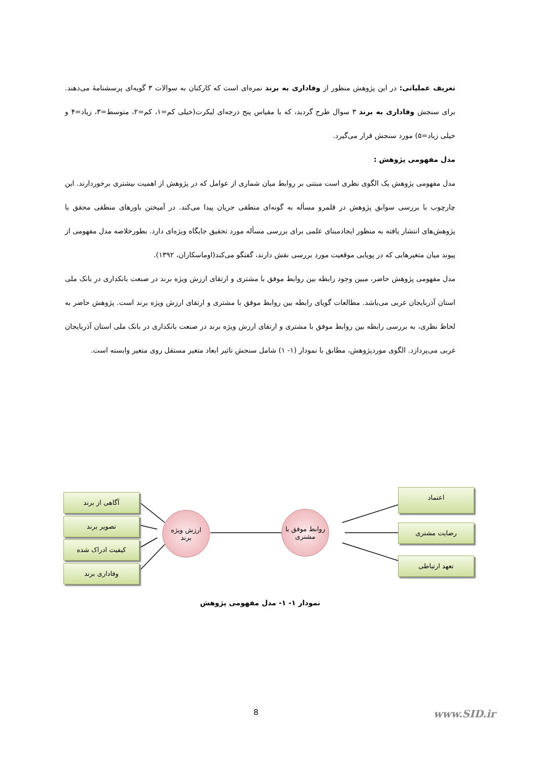تعریف عملیاتی: در این پژوهش منظور از وفاداری به برند نمره‌ای است که کارکنان به سوالات ۳ گویه‌ای پرسشنامهٔ می‌دهند. برای سنجش وفاداری به برند ۳ سوال طرح گردید، که با مقیاس پنج درجه‌ای لیکرت(خیلی کم=۱، کم=۲، متوسط=۳، زیاد=۴ و خیلی زیاد=۵) مورد سنجش قرار می‌گیرد.
مدل مفهومی پژوهش :
مدل مفهومی پژوهش یک الگوی نظری است مبتنی بر روابط میان شماری از عوامل که در پژوهش از اهمیت بیشتری برخوردارند. این چارچوب با بررسی سوابق پژوهش در قلمرو مسأله به گونه‌ای منطقی جریان پیدا می‌کند. در آمیختن باورهای منطقی محقق با پژوهش‌های انتشار یافته به منظور ایجادمبنای علمی برای بررسی مسأله مورد تحقیق جایگاه ویژه‌ای دارد. بطورخلاصه مدل مفهومی از پیوند میان متغیرهایی که در پویایی موقعیت مورد بررسی نقش دارند، گفتگو می‌کند(اوماسکاران، ۱۳۹۲).
مدل مفهومی پژوهش حاضر، مبین وجود رابطه بین روابط موفق با مشتری و ارتقای ارزش ویژه برند در صنعت بانکداری در بانک ملی استان آذربایجان غربی می‌باشد. مطالعات گویای رابطه بین روابط موفق با مشتری و ارتقای ارزش ویژه برند است. پژوهش حاضر به لحاظ نظری، به بررسی رابطه بین روابط موفق با مشتری و ارتقای ارزش ویژه برند در صنعت بانکداری در بانک ملی استان آذربایجان غربی می‌پردازد. الگوی موردپژوهش، مطابق با نمودار (۱- ۱) شامل سنجش تاثیر ابعاد متغیر مستقل روی متغیر وابسته است.
آگاهی از برند
تصویر برند
کیفیت ادراک شده
وفاداری برند
ارزش ویژه
برند
روابط موفق با
مشتری
اعتماد
رضایت مشتری
تعهد ارتباطی
نمودار ۱- ۱- مدل مفهومی پژوهش
8 www.SID.ir